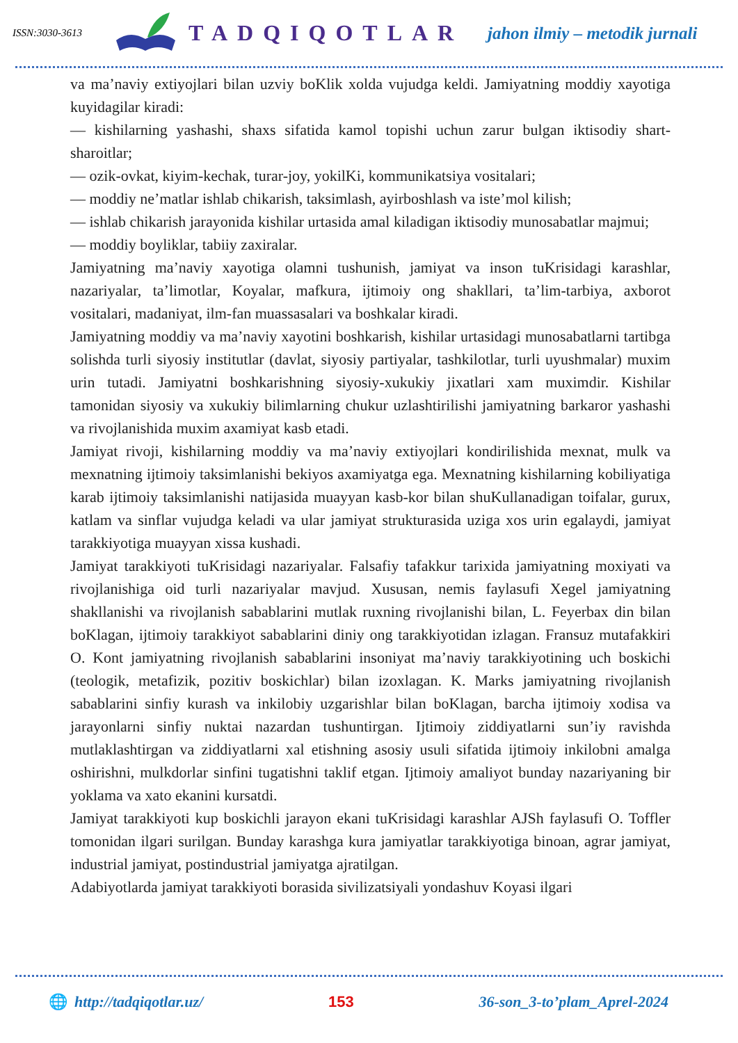ISSN:3030-3613 TADQIQOTLAR jahon ilmiy – metodik jurnali
va ma’naviy extiyojlari bilan uzviy boKlik xolda vujudga keldi. Jamiyatning moddiy xayotiga kuyidagilar kiradi:
— kishilarning yashashi, shaxs sifatida kamol topishi uchun zarur bulgan iktisodiy shart-sharoitlar;
— ozik-ovkat, kiyim-kechak, turar-joy, yokilKi, kommunikatsiya vositalari;
— moddiy ne’matlar ishlab chikarish, taksimlash, ayirboshlash va iste’mol kilish;
— ishlab chikarish jarayonida kishilar urtasida amal kiladigan iktisodiy munosabatlar majmui;
— moddiy boyliklar, tabiiy zaxiralar.
Jamiyatning ma’naviy xayotiga olamni tushunish, jamiyat va inson tuKrisidagi karashlar, nazariyalar, ta’limotlar, Koyalar, mafkura, ijtimoiy ong shakllari, ta’lim-tarbiya, axborot vositalari, madaniyat, ilm-fan muassasalari va boshkalar kiradi.
Jamiyatning moddiy va ma’naviy xayotini boshkarish, kishilar urtasidagi munosabatlarni tartibga solishda turli siyosiy institutlar (davlat, siyosiy partiyalar, tashkilotlar, turli uyushmalar) muxim urin tutadi. Jamiyatni boshkarishning siyosiy-xukukiy jixatlari xam muximdir. Kishilar tamonidan siyosiy va xukukiy bilimlarning chukur uzlashtirilishi jamiyatning barkaror yashashi va rivojlanishida muxim axamiyat kasb etadi.
Jamiyat rivoji, kishilarning moddiy va ma’naviy extiyojlari kondirilishida mexnat, mulk va mexnatning ijtimoiy taksimlanishi bekiyos axamiyatga ega. Mexnatning kishilarning kobiliyatiga karab ijtimoiy taksimlanishi natijasida muayyan kasb-kor bilan shuKullanadigan toifalar, gurux, katlam va sinflar vujudga keladi va ular jamiyat strukturasida uziga xos urin egalaydi, jamiyat tarakkiyotiga muayyan xissa kushadi.
Jamiyat tarakkiyoti tuKrisidagi nazariyalar. Falsafiy tafakkur tarixida jamiyatning moxiyati va rivojlanishiga oid turli nazariyalar mavjud. Xususan, nemis faylasufi Xegel jamiyatning shakllanishi va rivojlanish sabablarini mutlak ruxning rivojlanishi bilan, L. Feyerbax din bilan boKlagan, ijtimoiy tarakkiyot sabablarini diniy ong tarakkiyotidan izlagan. Fransuz mutafakkiri O. Kont jamiyatning rivojlanish sabablarini insoniyat ma’naviy tarakkiyotining uch boskichi (teologik, metafizik, pozitiv boskichlar) bilan izoxlagan. K. Marks jamiyatning rivojlanish sabablarini sinfiy kurash va inkilobiy uzgarishlar bilan boKlagan, barcha ijtimoiy xodisa va jarayonlarni sinfiy nuktai nazardan tushuntirgan. Ijtimoiy ziddiyatlarni sun’iy ravishda mutlaklashtirgan va ziddiyatlarni xal etishning asosiy usuli sifatida ijtimoiy inkilobni amalga oshirishni, mulkdorlar sinfini tugatishni taklif etgan. Ijtimoiy amaliyot bunday nazariyaning bir yoklama va xato ekanini kursatdi.
Jamiyat tarakkiyoti kup boskichli jarayon ekani tuKrisidagi karashlar AJSh faylasufi O. Toffler tomonidan ilgari surilgan. Bunday karashga kura jamiyatlar tarakkiyotiga binoan, agrar jamiyat, industrial jamiyat, postindustrial jamiyatga ajratilgan.
Adabiyotlarda jamiyat tarakkiyoti borasida sivilizatsiyali yondashuv Koyasi ilgari
🌐 http://tadqiqotlar.uz/ 153 36-son_3-to’plam_Aprel-2024